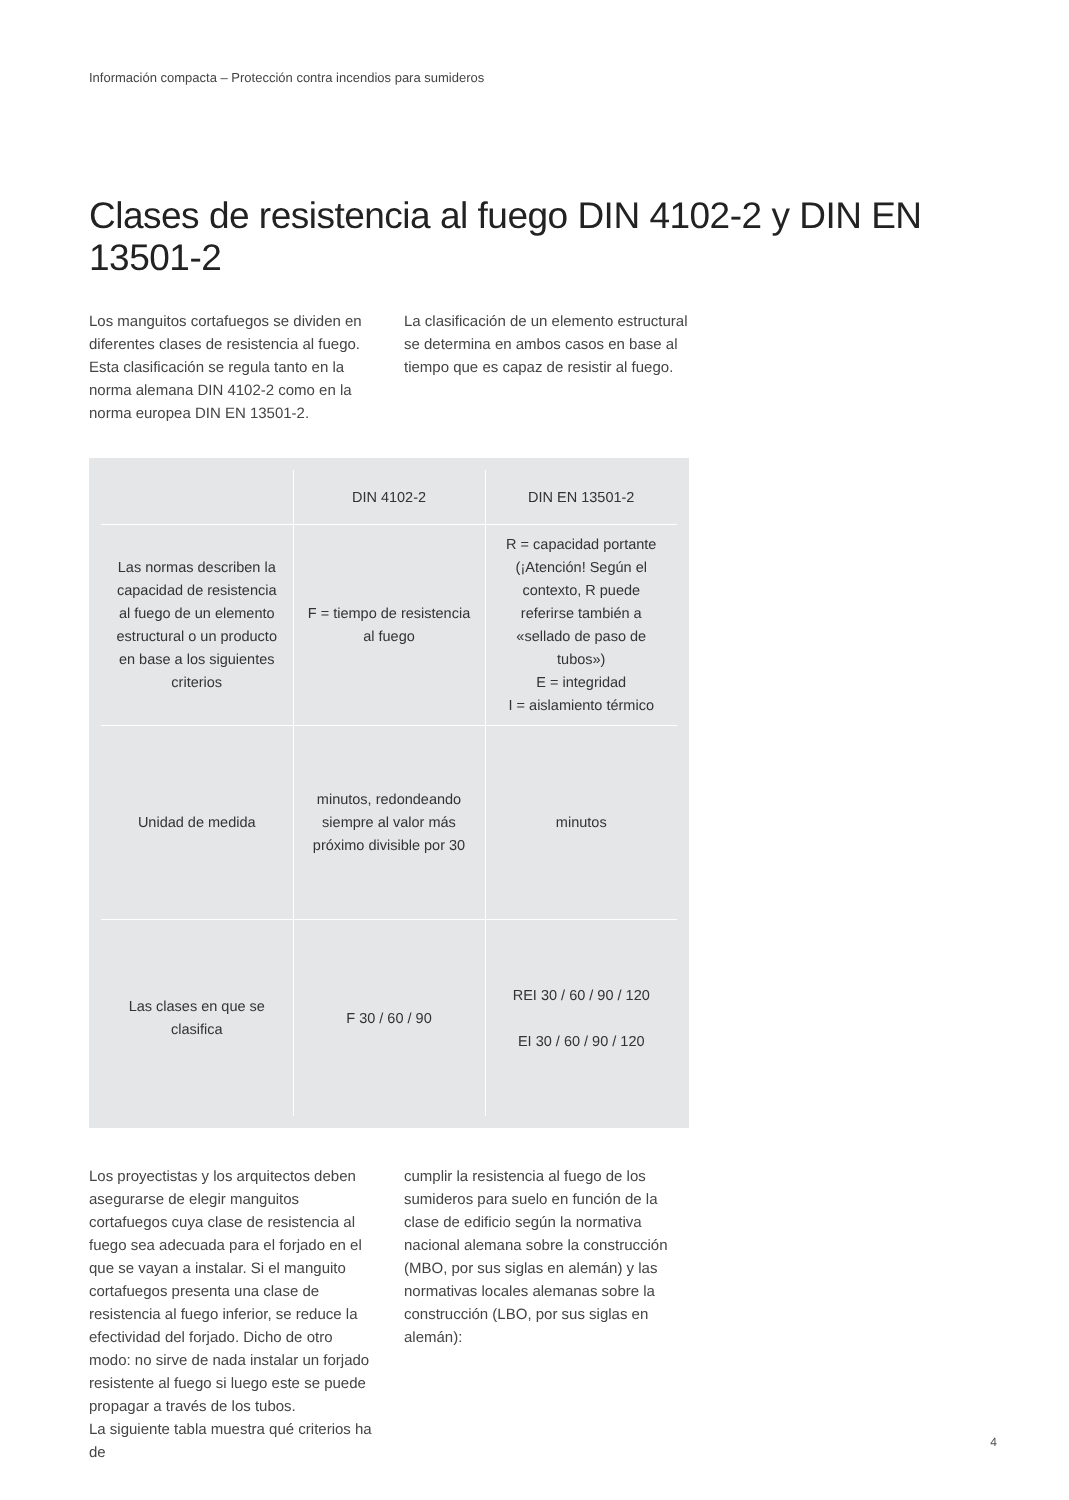Información compacta – Protección contra incendios para sumideros
Clases de resistencia al fuego DIN 4102-2 y DIN EN 13501-2
Los manguitos cortafuegos se dividen en diferentes clases de resistencia al fuego. Esta clasificación se regula tanto en la norma alemana DIN 4102-2 como en la norma europea DIN EN 13501-2.
La clasificación de un elemento estructural se determina en ambos casos en base al tiempo que es capaz de resistir al fuego.
| | DIN 4102-2 | DIN EN 13501-2 |
| --- | --- | --- |
| Las normas describen la capacidad de resistencia al fuego de un elemento estructural o un producto en base a los siguientes criterios | F = tiempo de resistencia al fuego | R = capacidad portante (¡Atención! Según el contexto, R puede referirse también a «sellado de paso de tubos») E = integridad I = aislamiento térmico |
| Unidad de medida | minutos, redondeando siempre al valor más próximo divisible por 30 | minutos |
| Las clases en que se clasifica | F 30 / 60 / 90 | REI 30 / 60 / 90 / 120 EI 30 / 60 / 90 / 120 |
Los proyectistas y los arquitectos deben asegurarse de elegir manguitos cortafuegos cuya clase de resistencia al fuego sea adecuada para el forjado en el que se vayan a instalar. Si el manguito cortafuegos presenta una clase de resistencia al fuego inferior, se reduce la efectividad del forjado. Dicho de otro modo: no sirve de nada instalar un forjado resistente al fuego si luego este se puede propagar a través de los tubos.
La siguiente tabla muestra qué criterios ha de
cumplir la resistencia al fuego de los sumideros para suelo en función de la clase de edificio según la normativa nacional alemana sobre la construcción (MBO, por sus siglas en alemán) y las normativas locales alemanas sobre la construcción (LBO, por sus siglas en alemán):
4